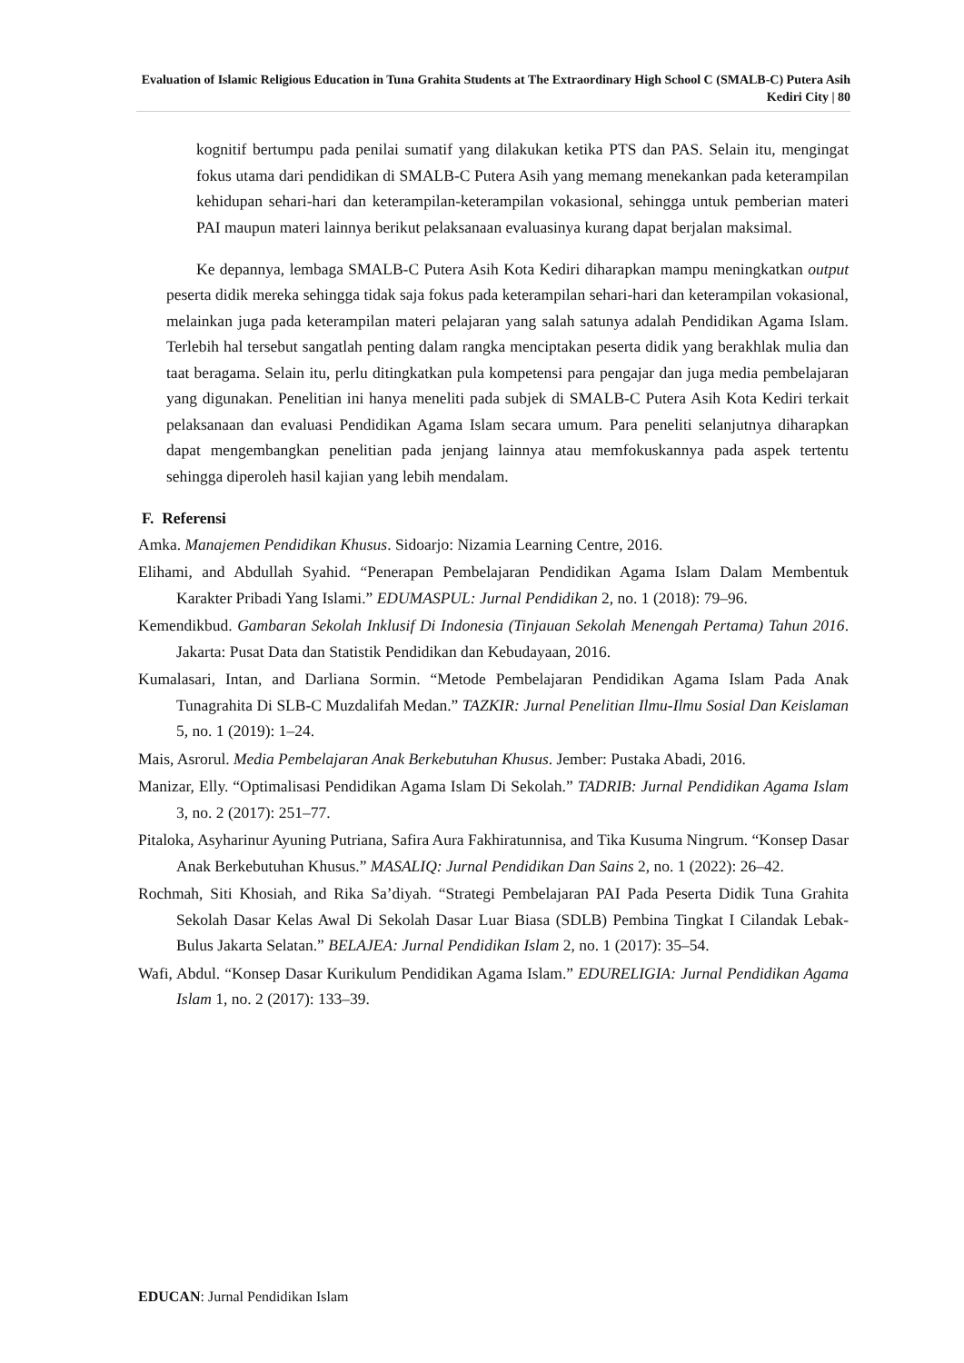Evaluation of Islamic Religious Education in Tuna Grahita Students at The Extraordinary High School C (SMALB-C) Putera Asih Kediri City | 80
kognitif bertumpu pada penilai sumatif yang dilakukan ketika PTS dan PAS. Selain itu, mengingat fokus utama dari pendidikan di SMALB-C Putera Asih yang memang menekankan pada keterampilan kehidupan sehari-hari dan keterampilan-keterampilan vokasional, sehingga untuk pemberian materi PAI maupun materi lainnya berikut pelaksanaan evaluasinya kurang dapat berjalan maksimal.
Ke depannya, lembaga SMALB-C Putera Asih Kota Kediri diharapkan mampu meningkatkan output peserta didik mereka sehingga tidak saja fokus pada keterampilan sehari-hari dan keterampilan vokasional, melainkan juga pada keterampilan materi pelajaran yang salah satunya adalah Pendidikan Agama Islam. Terlebih hal tersebut sangatlah penting dalam rangka menciptakan peserta didik yang berakhlak mulia dan taat beragama. Selain itu, perlu ditingkatkan pula kompetensi para pengajar dan juga media pembelajaran yang digunakan. Penelitian ini hanya meneliti pada subjek di SMALB-C Putera Asih Kota Kediri terkait pelaksanaan dan evaluasi Pendidikan Agama Islam secara umum. Para peneliti selanjutnya diharapkan dapat mengembangkan penelitian pada jenjang lainnya atau memfokuskannya pada aspek tertentu sehingga diperoleh hasil kajian yang lebih mendalam.
F. Referensi
Amka. Manajemen Pendidikan Khusus. Sidoarjo: Nizamia Learning Centre, 2016.
Elihami, and Abdullah Syahid. “Penerapan Pembelajaran Pendidikan Agama Islam Dalam Membentuk Karakter Pribadi Yang Islami.” EDUMASPUL: Jurnal Pendidikan 2, no. 1 (2018): 79–96.
Kemendikbud. Gambaran Sekolah Inklusif Di Indonesia (Tinjauan Sekolah Menengah Pertama) Tahun 2016. Jakarta: Pusat Data dan Statistik Pendidikan dan Kebudayaan, 2016.
Kumalasari, Intan, and Darliana Sormin. “Metode Pembelajaran Pendidikan Agama Islam Pada Anak Tunagrahita Di SLB-C Muzdalifah Medan.” TAZKIR: Jurnal Penelitian Ilmu-Ilmu Sosial Dan Keislaman 5, no. 1 (2019): 1–24.
Mais, Asrorul. Media Pembelajaran Anak Berkebutuhan Khusus. Jember: Pustaka Abadi, 2016.
Manizar, Elly. “Optimalisasi Pendidikan Agama Islam Di Sekolah.” TADRIB: Jurnal Pendidikan Agama Islam 3, no. 2 (2017): 251–77.
Pitaloka, Asyharinur Ayuning Putriana, Safira Aura Fakhiratunnisa, and Tika Kusuma Ningrum. “Konsep Dasar Anak Berkebutuhan Khusus.” MASALIQ: Jurnal Pendidikan Dan Sains 2, no. 1 (2022): 26–42.
Rochmah, Siti Khosiah, and Rika Sa’diyah. “Strategi Pembelajaran PAI Pada Peserta Didik Tuna Grahita Sekolah Dasar Kelas Awal Di Sekolah Dasar Luar Biasa (SDLB) Pembina Tingkat I Cilandak Lebak-Bulus Jakarta Selatan.” BELAJEA: Jurnal Pendidikan Islam 2, no. 1 (2017): 35–54.
Wafi, Abdul. “Konsep Dasar Kurikulum Pendidikan Agama Islam.” EDURELIGIA: Jurnal Pendidikan Agama Islam 1, no. 2 (2017): 133–39.
EDUCAN: Jurnal Pendidikan Islam